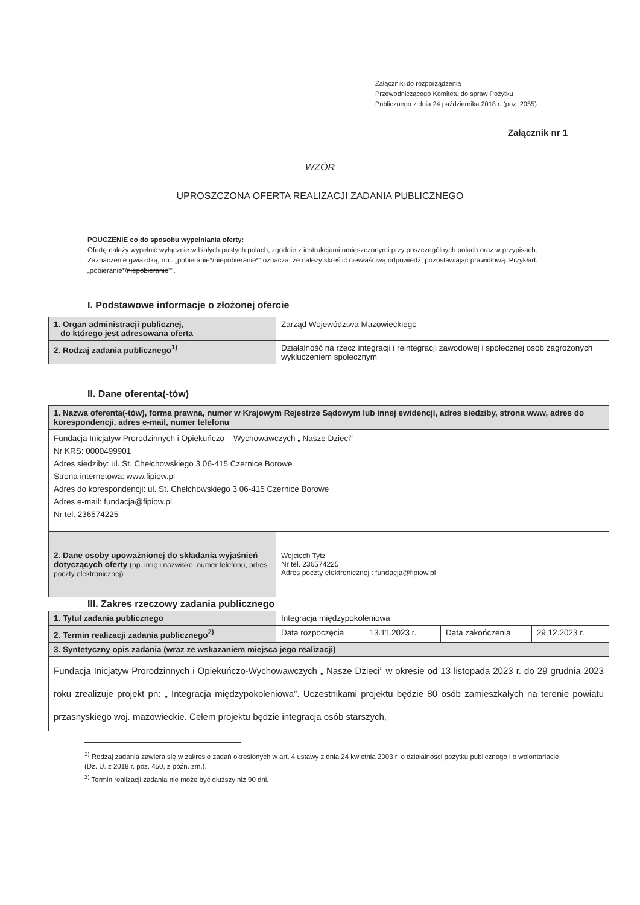Załączniki do rozporządzenia
Przewodniczącego Komitetu do spraw Pożytku
Publicznego z dnia 24 października 2018 r. (poz. 2055)
Załącznik nr 1
WZÓR
UPROSZCZONA OFERTA REALIZACJI ZADANIA PUBLICZNEGO
POUCZENIE co do sposobu wypełniania oferty:
Ofertę należy wypełnić wyłącznie w białych pustych polach, zgodnie z instrukcjami umieszczonymi przy poszczególnych polach oraz w przypisach.
Zaznaczenie gwiazdką, np.: „pobieranie*/niepobieranie*” oznacza, że należy skreślić niewłaściwą odpowiedź, pozostawiając prawidłową. Przykład: „pobieranie*/niepobieranie*”.
I. Podstawowe informacje o złożonej ofercie
| 1. Organ administracji publicznej, do którego jest adresowana oferta | Zarząd Województwa Mazowieckiego |
| 2. Rodzaj zadania publicznego<sup>1)</sup> | Działalność na rzecz integracji i reintegracji zawodowej i społecznej osób zagrożonych wykluczeniem społecznym |
II. Dane oferenta(-tów)
| 1. Nazwa oferenta(-tów), forma prawna, numer w Krajowym Rejestrze Sądowym lub innej ewidencji, adres siedziby, strona www, adres do korespondencji, adres e-mail, numer telefonu | |
| Fundacja Inicjatyw Prorodzinnych i Opiekuńczo – Wychowawczych „ Nasze Dzieci” Nr KRS: 0000499901 Adres siedziby: ul. St. Chełchowskiego 3 06-415 Czernice Borowe Strona internetowa: www.fipiow.pl Adres do korespondencji: ul. St. Chełchowskiego 3 06-415 Czernice Borowe Adres e-mail: fundacja@fipiow.pl Nr tel. 236574225 | |
| 2. Dane osoby upoważnionej do składania wyjaśnień dotyczących oferty (np. imię i nazwisko, numer telefonu, adres poczty elektronicznej) | Wojciech Tytz Nr tel. 236574225 Adres poczty elektronicznej : fundacja@fipiow.pl |
III. Zakres rzeczowy zadania publicznego
| 1. Tytuł zadania publicznego | Integracja międzypokoleniowa | | | |
| 2. Termin realizacji zadania publicznego<sup>2)</sup> | Data rozpoczęcia | 13.11.2023 r. | Data zakończenia | 29.12.2023 r. |
| 3. Syntetyczny opis zadania (wraz ze wskazaniem miejsca jego realizacji) | | | | |
| Fundacja Inicjatyw Prorodzinnych i Opiekuńczo-Wychowawczych „ Nasze Dzieci” w okresie od 13 listopada 2023 r. do 29 grudnia 2023 roku zrealizuje projekt pn: „ Integracja międzypokoleniowa”. Uczestnikami projektu będzie 80 osób zamieszkałych na terenie powiatu przasnyskiego woj. mazowieckie. Celem projektu będzie integracja osób starszych, | | | | |
<sup>1)</sup> Rodzaj zadania zawiera się w zakresie zadań określonych w art. 4 ustawy z dnia 24 kwietnia 2003 r. o działalności pożytku publicznego i o wolontariacie (Dz. U. z 2018 r. poz. 450, z późn. zm.).
<sup>2)</sup> Termin realizacji zadania nie może być dłuższy niż 90 dni.